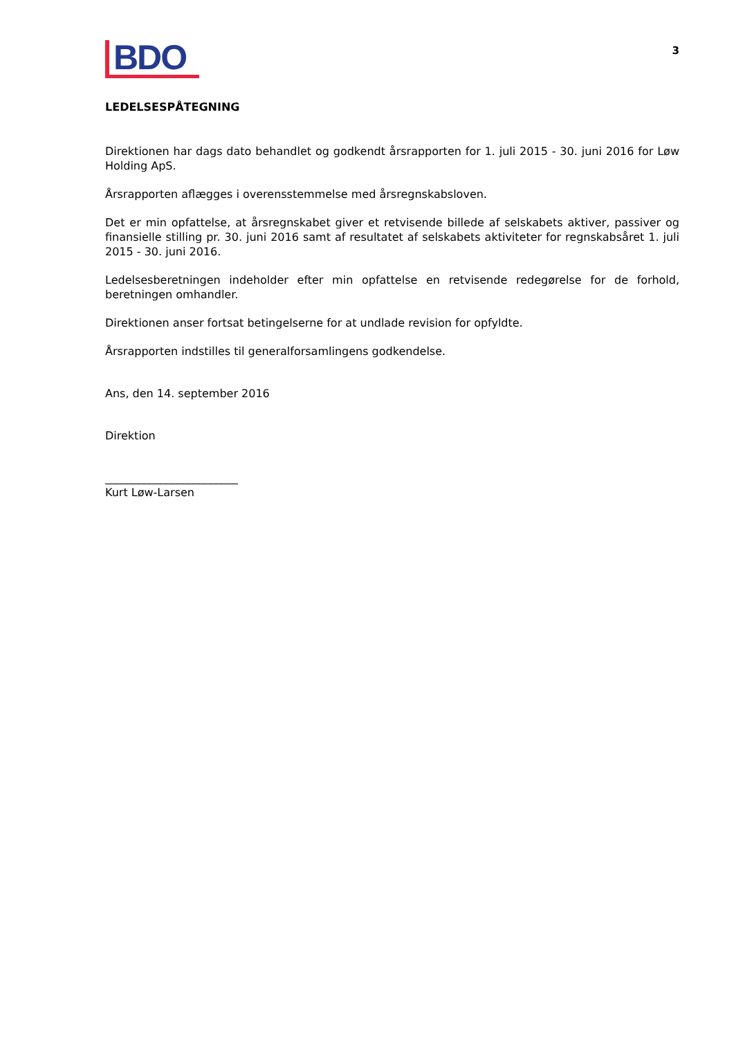BDO
3
LEDELSESPÅTEGNING
Direktionen har dags dato behandlet og godkendt årsrapporten for 1. juli 2015 - 30. juni 2016 for Løw Holding ApS.
Årsrapporten aflægges i overensstemmelse med årsregnskabsloven.
Det er min opfattelse, at årsregnskabet giver et retvisende billede af selskabets aktiver, passiver og finansielle stilling pr. 30. juni 2016 samt af resultatet af selskabets aktiviteter for regnskabsåret 1. juli 2015 - 30. juni 2016.
Ledelsesberetningen indeholder efter min opfattelse en retvisende redegørelse for de forhold, beretningen omhandler.
Direktionen anser fortsat betingelserne for at undlade revision for opfyldte.
Årsrapporten indstilles til generalforsamlingens godkendelse.
Ans, den 14. september 2016
Direktion
________________________
Kurt Løw-Larsen